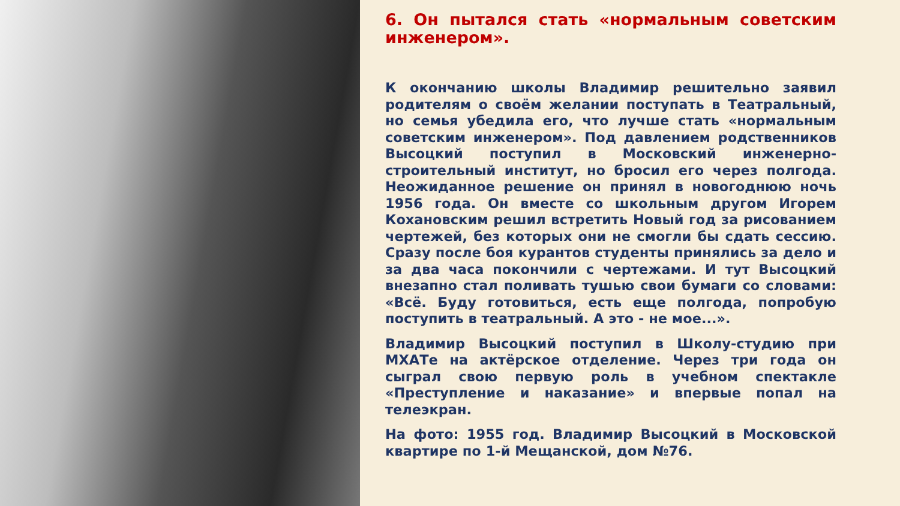6. Он пытался стать «нормальным советским инженером».
К окончанию школы Владимир решительно заявил родителям о своём желании поступать в Театральный, но семья убедила его, что лучше стать «нормальным советским инженером». Под давлением родственников Высоцкий поступил в Московский инженерно-строительный институт, но бросил его через полгода. Неожиданное решение он принял в новогоднюю ночь 1956 года. Он вместе со школьным другом Игорем Кохановским решил встретить Новый год за рисованием чертежей, без которых они не смогли бы сдать сессию. Сразу после боя курантов студенты принялись за дело и за два часа покончили с чертежами. И тут Высоцкий внезапно стал поливать тушью свои бумаги со словами: «Всё. Буду готовиться, есть еще полгода, попробую поступить в театральный. А это - не мое...».
Владимир Высоцкий поступил в Школу-студию при МХАТе на актёрское отделение. Через три года он сыграл свою первую роль в учебном спектакле «Преступление и наказание» и впервые попал на телеэкран.
На фото: 1955 год. Владимир Высоцкий в Московской квартире по 1-й Мещанской, дом №76.